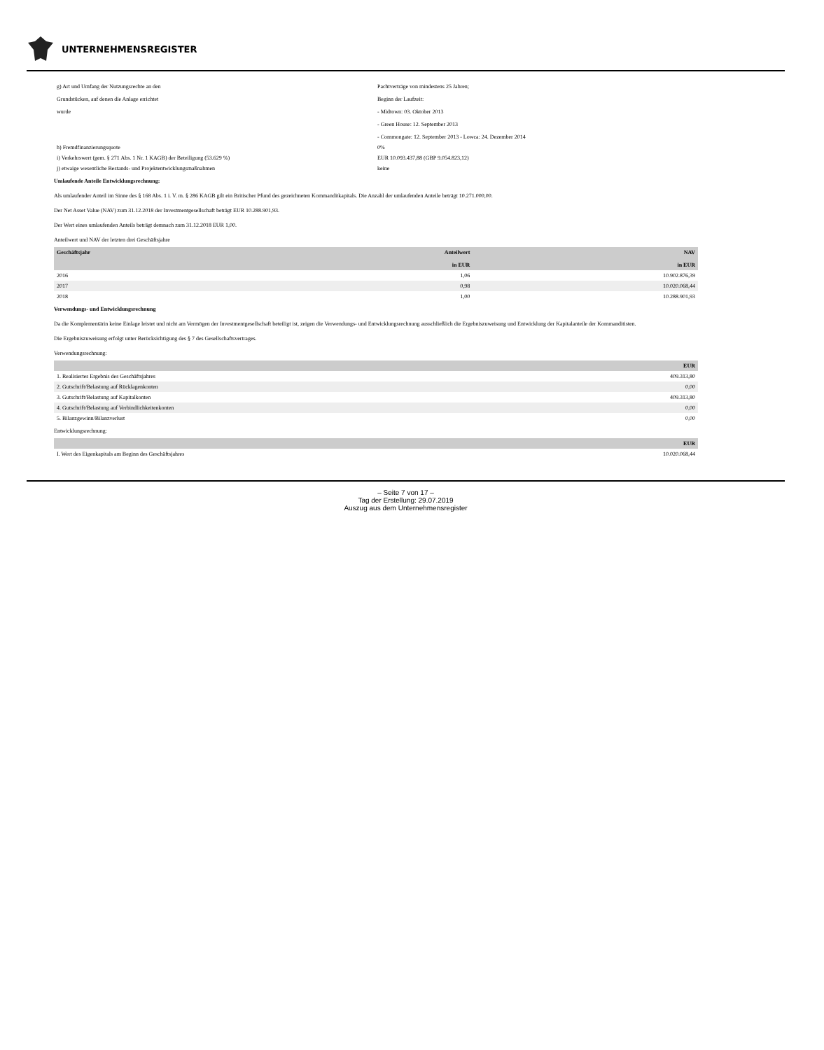UNTERNEHMENSREGISTER
| g) Art und Umfang der Nutzungsrechte an den Grundstücken, auf denen die Anlage errichtet wurde | Pachtverträge von mindestens 25 Jahren; Beginn der Laufzeit: - Midtown: 03. Oktober 2013 - Green House: 12. September 2013 - Commongate: 12. September 2013 - Lowca: 24. Dezember 2014 |
| h) Fremdfinanzierungsquote | 0% |
| i) Verkehrswert (gem. § 271 Abs. 1 Nr. 1 KAGB) der Beteiligung (53.629 %) | EUR 10.093.437,88 (GBP 9.054.823,12) |
| j) etwaige wesentliche Bestands- und Projektentwicklungsmaßnahmen | keine |
Umlaufende Anteile Entwicklungsrechnung:
Als umlaufender Anteil im Sinne des § 168 Abs. 1 i. V. m. § 286 KAGB gilt ein Britischer Pfund des gezeichneten Kommanditkapitals. Die Anzahl der umlaufenden Anteile beträgt 10.271.000,00.
Der Net Asset Value (NAV) zum 31.12.2018 der Investmentgesellschaft beträgt EUR 10.288.901,93.
Der Wert eines umlaufenden Anteils beträgt demnach zum 31.12.2018 EUR 1,00.
Anteilwert und NAV der letzten drei Geschäftsjahre
| Geschäftsjahr | Anteilwert in EUR | NAV in EUR |
| --- | --- | --- |
| 2016 | 1,06 | 10.902.876,39 |
| 2017 | 0,98 | 10.020.068,44 |
| 2018 | 1,00 | 10.288.901,93 |
Verwendungs- und Entwicklungsrechnung
Da die Komplementärin keine Einlage leistet und nicht am Vermögen der Investmentgesellschaft beteiligt ist, zeigen die Verwendungs- und Entwicklungsrechnung ausschließlich die Ergebniszuweisung und Entwicklung der Kapitalanteile der Kommanditisten.
Die Ergebniszuweisung erfolgt unter Berücksichtigung des § 7 des Gesellschaftsvertrages.
Verwendungsrechnung:
| | EUR |
| --- | --- |
| 1. Realisiertes Ergebnis des Geschäftsjahres | 409.313,80 |
| 2. Gutschrift/Belastung auf Rücklagenkonten | 0,00 |
| 3. Gutschrift/Belastung auf Kapitalkonten | 409.313,80 |
| 4. Gutschrift/Belastung auf Verbindlichkeitenkonten | 0,00 |
| 5. Bilanzgewinn/Bilanzverlust | 0,00 |
Entwicklungsrechnung:
| | EUR |
| --- | --- |
| I. Wert des Eigenkapitals am Beginn des Geschäftsjahres | 10.020.068,44 |
– Seite 7 von 17 –
Tag der Erstellung: 29.07.2019
Auszug aus dem Unternehmensregister